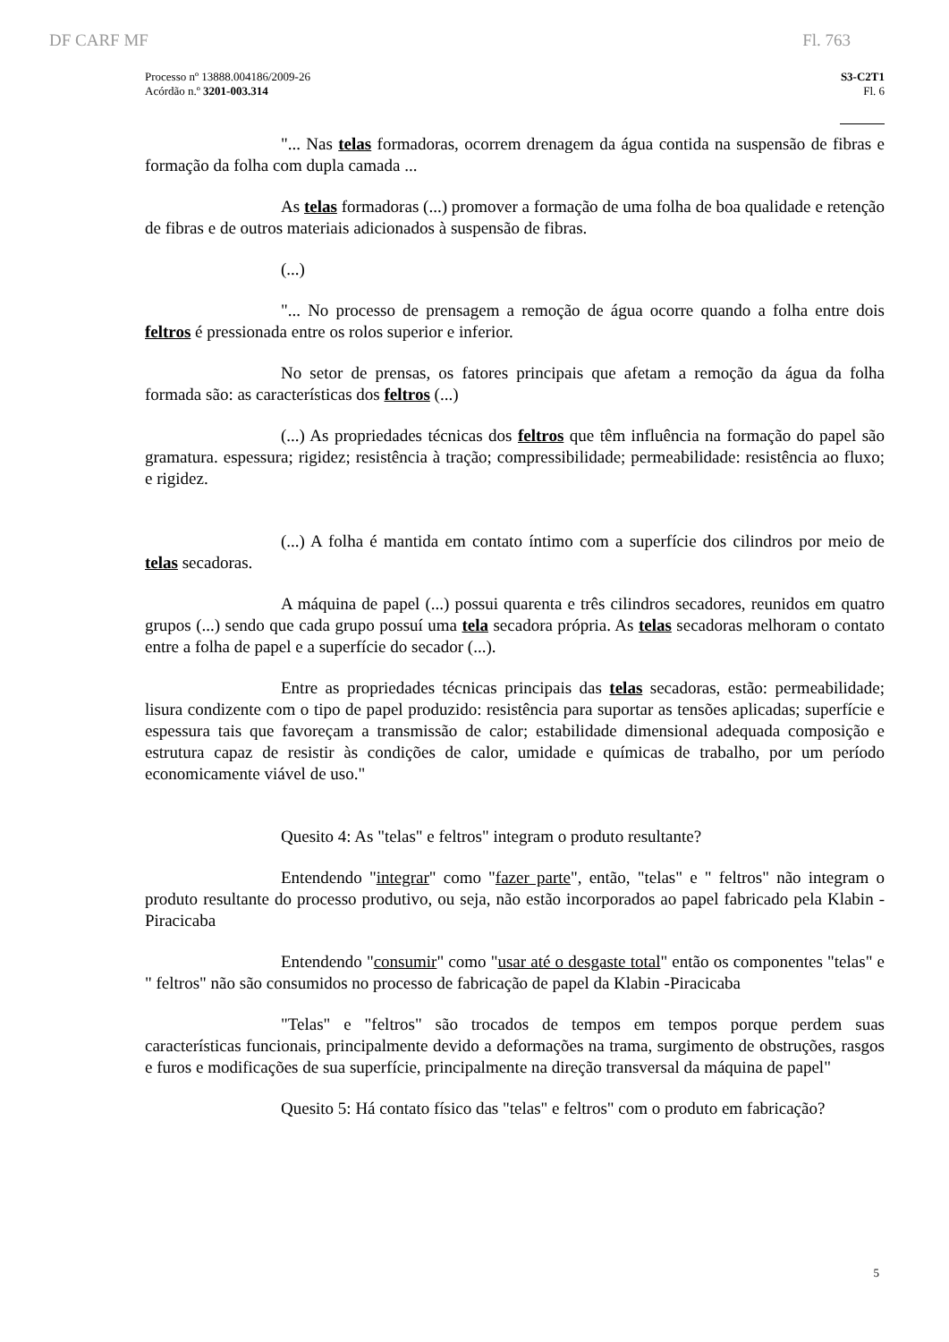DF CARF MF Fl. 763
Processo nº 13888.004186/2009-26
Acórdão n.º 3201-003.314
S3-C2T1
Fl. 6
"... Nas telas formadoras, ocorrem drenagem da água contida na suspensão de fibras e formação da folha com dupla camada ...
As telas formadoras (...) promover a formação de uma folha de boa qualidade e retenção de fibras e de outros materiais adicionados à suspensão de fibras.
(...)
"... No processo de prensagem a remoção de água ocorre quando a folha entre dois feltros é pressionada entre os rolos superior e inferior.
No setor de prensas, os fatores principais que afetam a remoção da água da folha formada são: as características dos feltros (...)
(...) As propriedades técnicas dos feltros que têm influência na formação do papel são gramatura. espessura; rigidez; resistência à tração; compressibilidade; permeabilidade: resistência ao fluxo; e rigidez.
(...) A folha é mantida em contato íntimo com a superfície dos cilindros por meio de telas secadoras.
A máquina de papel (...) possui quarenta e três cilindros secadores, reunidos em quatro grupos (...) sendo que cada grupo possuí uma tela secadora própria. As telas secadoras melhoram o contato entre a folha de papel e a superfície do secador (...).
Entre as propriedades técnicas principais das telas secadoras, estão: permeabilidade; lisura condizente com o tipo de papel produzido: resistência para suportar as tensões aplicadas; superfície e espessura tais que favoreçam a transmissão de calor; estabilidade dimensional adequada composição e estrutura capaz de resistir às condições de calor, umidade e químicas de trabalho, por um período economicamente viável de uso."
Quesito 4: As "telas" e feltros" integram o produto resultante?
Entendendo "integrar" como "fazer parte", então, "telas" e " feltros" não integram o produto resultante do processo produtivo, ou seja, não estão incorporados ao papel fabricado pela Klabin - Piracicaba
Entendendo "consumir" como "usar até o desgaste total" então os componentes "telas" e " feltros" não são consumidos no processo de fabricação de papel da Klabin -Piracicaba
"Telas" e "feltros" são trocados de tempos em tempos porque perdem suas características funcionais, principalmente devido a deformações na trama, surgimento de obstruções, rasgos e furos e modificações de sua superfície, principalmente na direção transversal da máquina de papel"
Quesito 5: Há contato físico das "telas" e feltros" com o produto em fabricação?
5